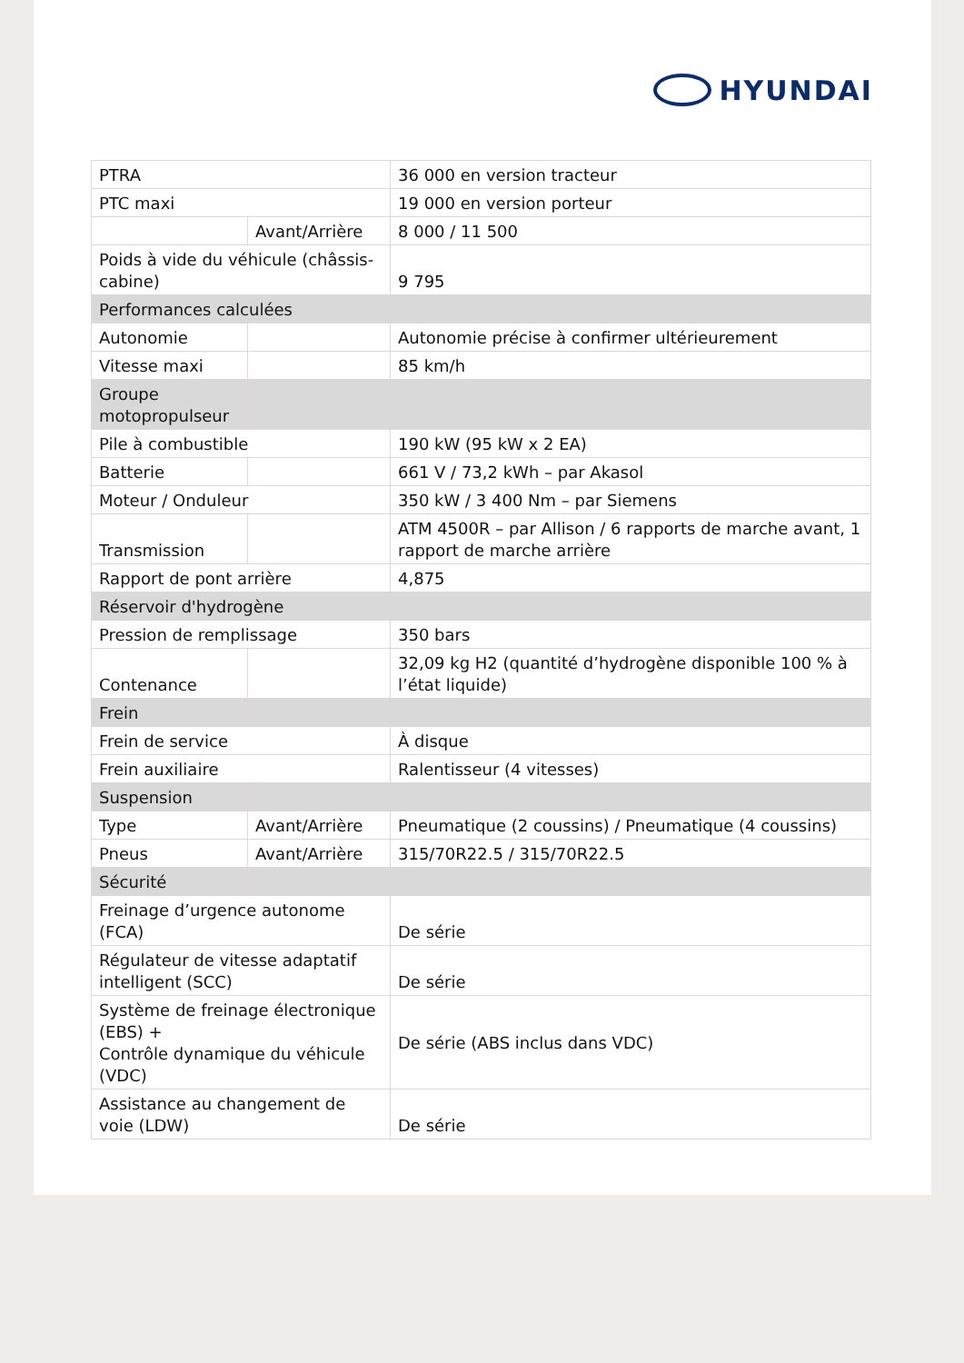HYUNDAI
| PTRA | | 36 000 en version tracteur |
| PTC maxi | | 19 000 en version porteur |
| | Avant/Arrière | 8 000 / 11 500 |
| Poids à vide du véhicule (châssis-cabine) | | 9 795 |
| Performances calculées | | |
| Autonomie | | Autonomie précise à confirmer ultérieurement |
| Vitesse maxi | | 85 km/h |
| Groupe motopropulseur | | |
| Pile à combustible | | 190 kW (95 kW x 2 EA) |
| Batterie | | 661 V / 73,2 kWh – par Akasol |
| Moteur / Onduleur | | 350 kW / 3 400 Nm – par Siemens |
| Transmission | | ATM 4500R – par Allison / 6 rapports de marche avant, 1 rapport de marche arrière |
| Rapport de pont arrière | | 4,875 |
| Réservoir d'hydrogène | | |
| Pression de remplissage | | 350 bars |
| Contenance | | 32,09 kg H2 (quantité d’hydrogène disponible 100 % à l’état liquide) |
| Frein | | |
| Frein de service | | À disque |
| Frein auxiliaire | | Ralentisseur (4 vitesses) |
| Suspension | | |
| Type | Avant/Arrière | Pneumatique (2 coussins) / Pneumatique (4 coussins) |
| Pneus | Avant/Arrière | 315/70R22.5 / 315/70R22.5 |
| Sécurité | | |
| Freinage d’urgence autonome (FCA) | | De série |
| Régulateur de vitesse adaptatif intelligent (SCC) | | De série |
| Système de freinage électronique (EBS) + Contrôle dynamique du véhicule (VDC) | | De série (ABS inclus dans VDC) |
| Assistance au changement de voie (LDW) | | De série |